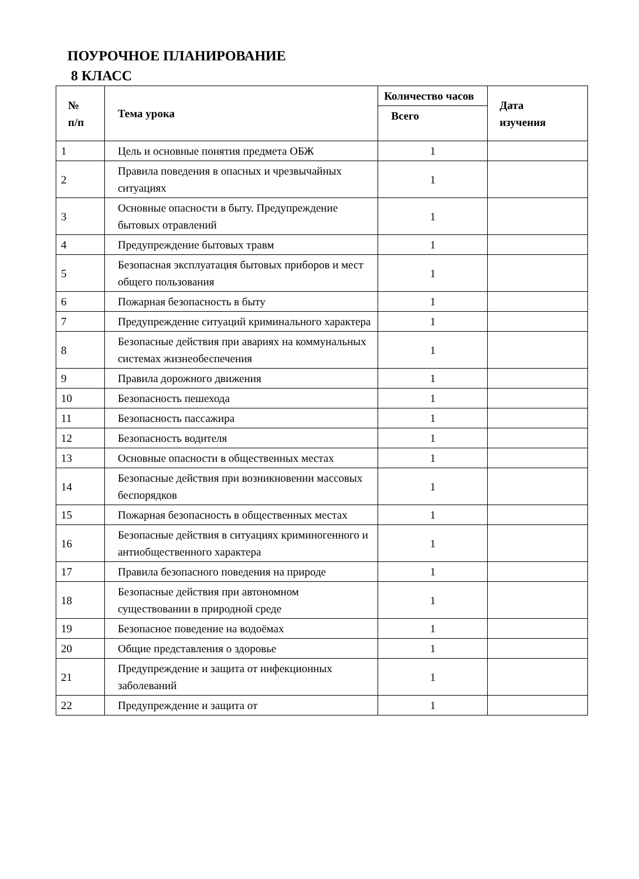ПОУРОЧНОЕ ПЛАНИРОВАНИЕ
8 КЛАСС
| № п/п | Тема урока | Количество часов | Дата изучения |
| --- | --- | --- | --- |
| | | Всего | |
| 1 | Цель и основные понятия предмета ОБЖ | 1 | |
| 2 | Правила поведения в опасных и чрезвычайных ситуациях | 1 | |
| 3 | Основные опасности в быту. Предупреждение бытовых отравлений | 1 | |
| 4 | Предупреждение бытовых травм | 1 | |
| 5 | Безопасная эксплуатация бытовых приборов и мест общего пользования | 1 | |
| 6 | Пожарная безопасность в быту | 1 | |
| 7 | Предупреждение ситуаций криминального характера | 1 | |
| 8 | Безопасные действия при авариях на коммунальных системах жизнеобеспечения | 1 | |
| 9 | Правила дорожного движения | 1 | |
| 10 | Безопасность пешехода | 1 | |
| 11 | Безопасность пассажира | 1 | |
| 12 | Безопасность водителя | 1 | |
| 13 | Основные опасности в общественных местах | 1 | |
| 14 | Безопасные действия при возникновении массовых беспорядков | 1 | |
| 15 | Пожарная безопасность в общественных местах | 1 | |
| 16 | Безопасные действия в ситуациях криминогенного и антиобщественного характера | 1 | |
| 17 | Правила безопасного поведения на природе | 1 | |
| 18 | Безопасные действия при автономном существовании в природной среде | 1 | |
| 19 | Безопасное поведение на водоёмах | 1 | |
| 20 | Общие представления о здоровье | 1 | |
| 21 | Предупреждение и защита от инфекционных заболеваний | 1 | |
| 22 | Предупреждение и защита от | 1 | |